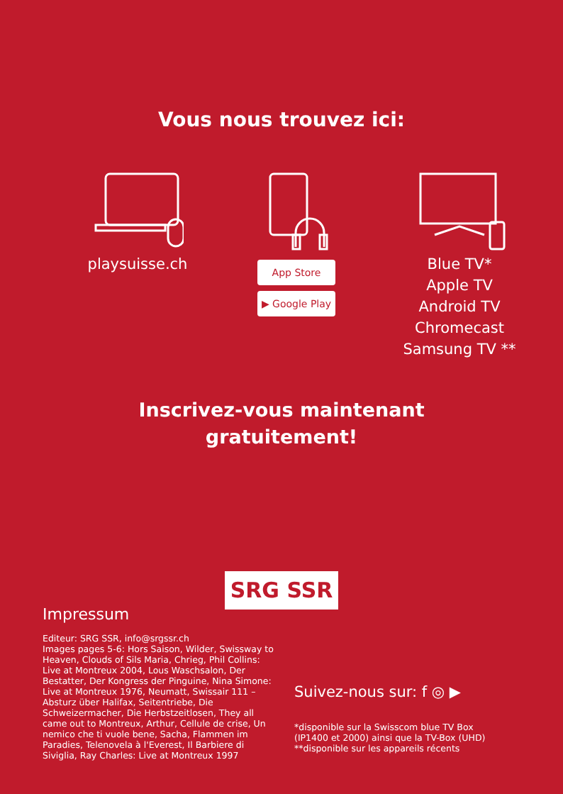Vous nous trouvez ici:
playsuisse.ch
App Store
▶ Google Play
Blue TV*
Apple TV
Android TV
Chromecast
Samsung TV **
Inscrivez-vous maintenant
gratuitement!
SRG SSR
Impressum
Editeur: SRG SSR, info@srgssr.ch
Images pages 5-6: Hors Saison, Wilder, Swissway to Heaven, Clouds of Sils Maria, Chrieg, Phil Collins: Live at Montreux 2004, Lous Waschsalon, Der Bestatter, Der Kongress der Pinguine, Nina Simone: Live at Montreux 1976, Neumatt, Swissair 111 – Absturz über Halifax, Seitentriebe, Die Schweizermacher, Die Herbstzeitlosen, They all came out to Montreux, Arthur, Cellule de crise, Un nemico che ti vuole bene, Sacha, Flammen im Paradies, Telenovela à l'Everest, Il Barbiere di Siviglia, Ray Charles: Live at Montreux 1997
Suivez-nous sur: f ◎ ▶
*disponible sur la Swisscom blue TV Box
(IP1400 et 2000) ainsi que la TV-Box (UHD)
**disponible sur les appareils récents